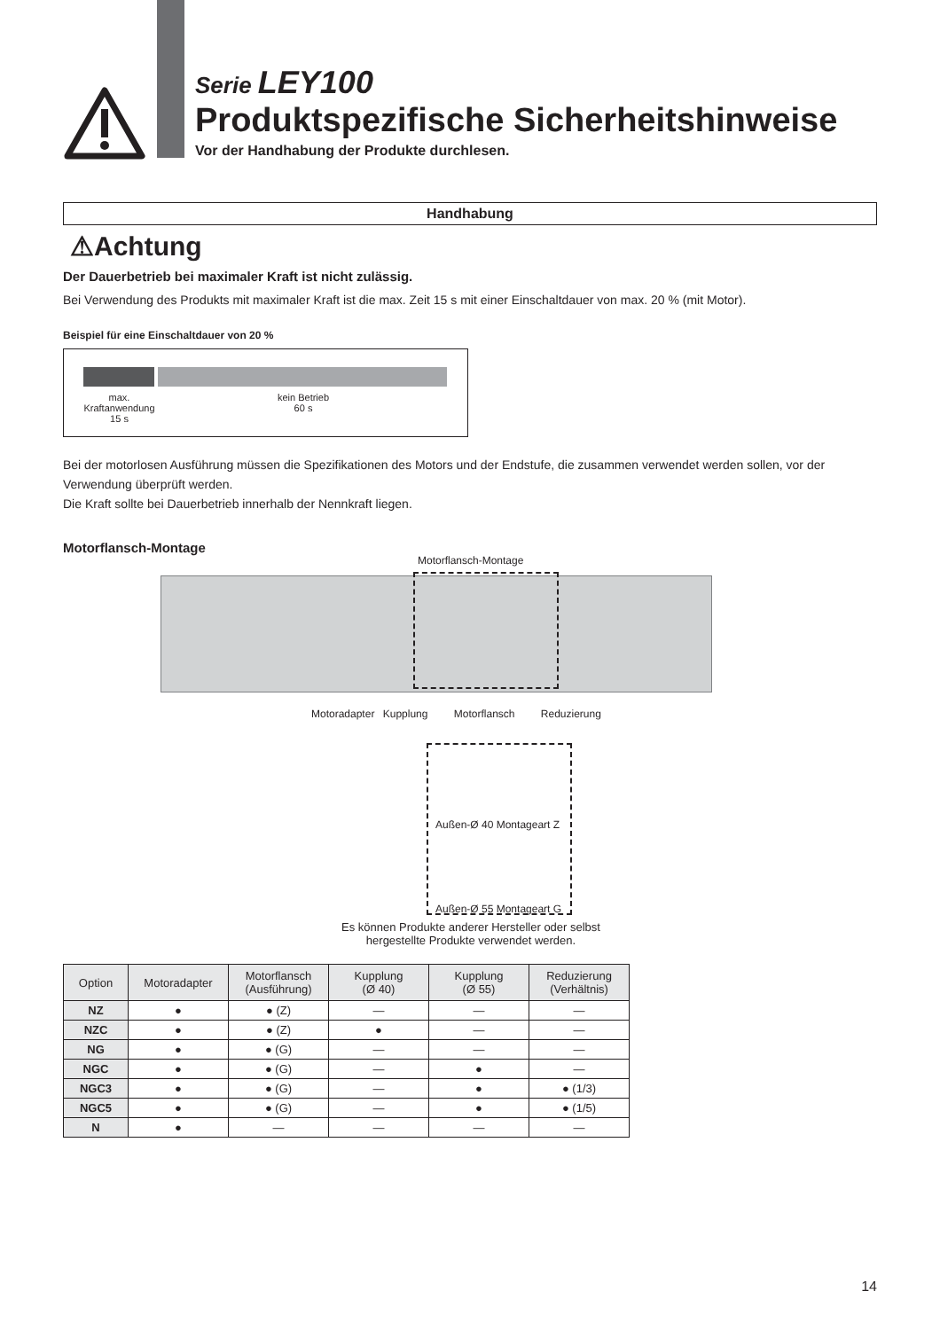Serie LEY100
Produktspezifische Sicherheitshinweise
Vor der Handhabung der Produkte durchlesen.
Handhabung
⚠Achtung
Der Dauerbetrieb bei maximaler Kraft ist nicht zulässig.
Bei Verwendung des Produkts mit maximaler Kraft ist die max. Zeit 15 s mit einer Einschaltdauer von max. 20 % (mit Motor).
Beispiel für eine Einschaltdauer von 20 %
max.
Kraftanwendung
15 s
kein Betrieb
60 s
Bei der motorlosen Ausführung müssen die Spezifikationen des Motors und der Endstufe, die zusammen verwendet werden sollen, vor der Verwendung überprüft werden.
Die Kraft sollte bei Dauerbetrieb innerhalb der Nennkraft liegen.
Motorflansch-Montage
Motorflansch-Montage
Motoradapter Kupplung Motorflansch Reduzierung
Außen-Ø 40 Montageart Z
Außen-Ø 55 Montageart G
Es können Produkte anderer Hersteller oder selbst hergestellte Produkte verwendet werden.
| Option | Motoradapter | Motorflansch (Ausführung) | Kupplung (Ø 40) | Kupplung (Ø 55) | Reduzierung (Verhältnis) |
| --- | --- | --- | --- | --- | --- |
| NZ | ● | ● (Z) | — | — | — |
| NZC | ● | ● (Z) | ● | — | — |
| NG | ● | ● (G) | — | — | — |
| NGC | ● | ● (G) | — | ● | — |
| NGC3 | ● | ● (G) | — | ● | ● (1/3) |
| NGC5 | ● | ● (G) | — | ● | ● (1/5) |
| N | ● | — | — | — | — |
14